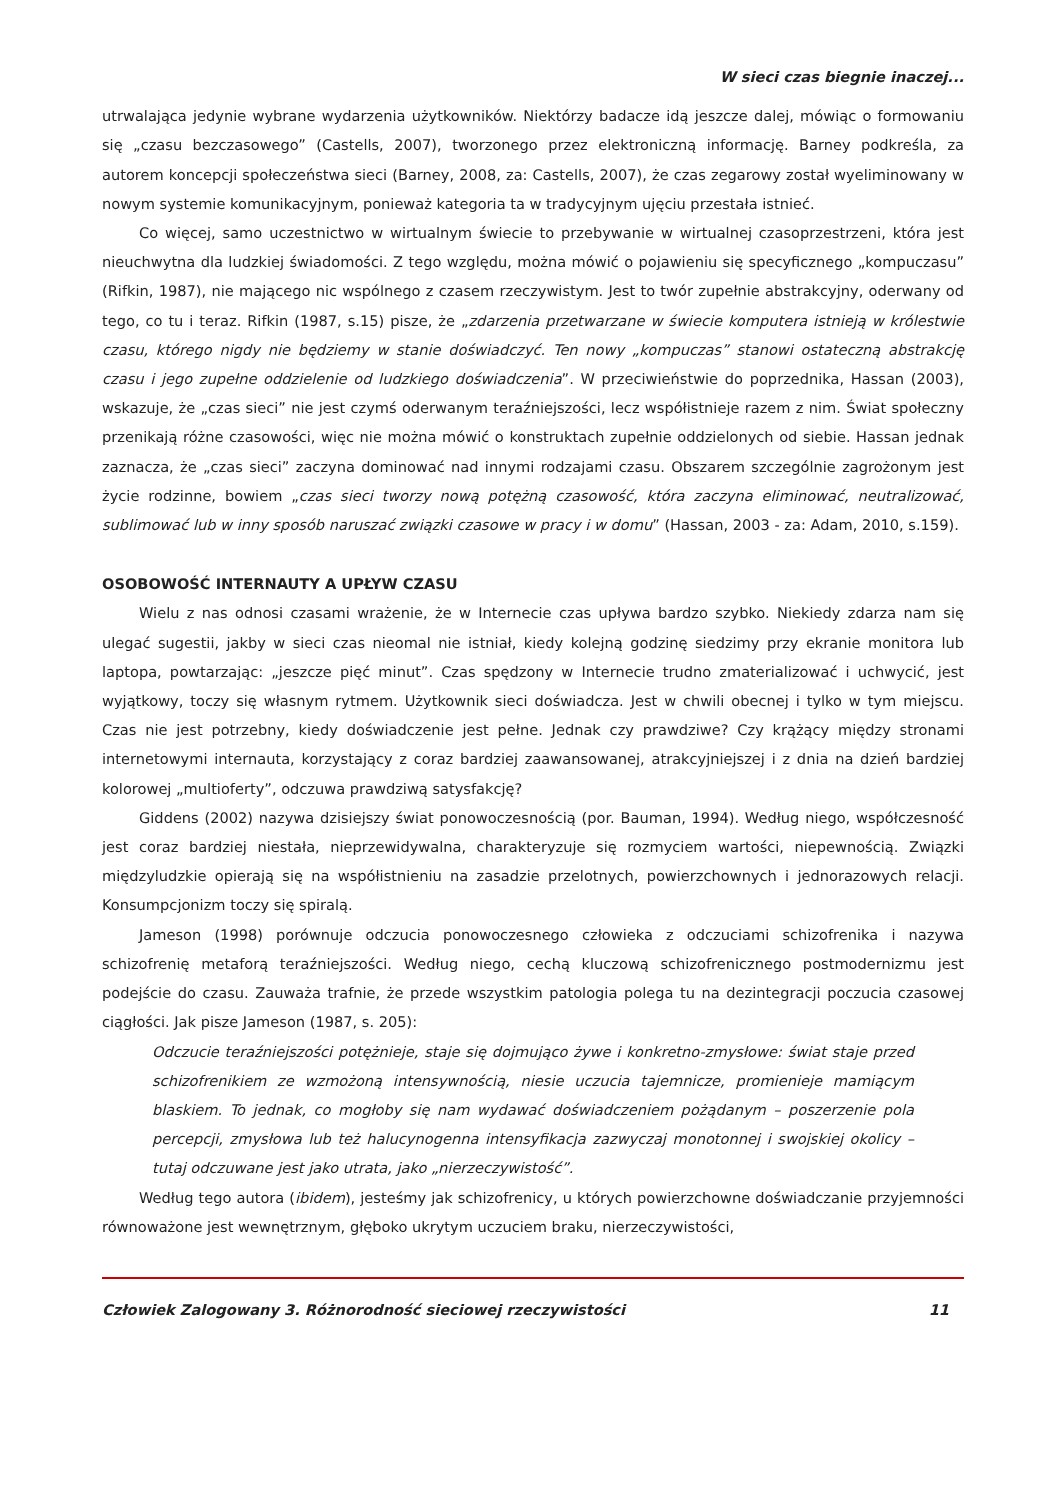W sieci czas biegnie inaczej...
utrwalająca jedynie wybrane wydarzenia użytkowników. Niektórzy badacze idą jeszcze dalej, mówiąc o formowaniu się „czasu bezczasowego” (Castells, 2007), tworzonego przez elektroniczną informację. Barney podkreśla, za autorem koncepcji społeczeństwa sieci (Barney, 2008, za: Castells, 2007), że czas zegarowy został wyeliminowany w nowym systemie komunikacyjnym, ponieważ kategoria ta w tradycyjnym ujęciu przestała istnieć.
Co więcej, samo uczestnictwo w wirtualnym świecie to przebywanie w wirtualnej czasoprzestrzeni, która jest nieuchwytna dla ludzkiej świadomości. Z tego względu, można mówić o pojawieniu się specyficznego „kompuczasu” (Rifkin, 1987), nie mającego nic wspólnego z czasem rzeczywistym. Jest to twór zupełnie abstrakcyjny, oderwany od tego, co tu i teraz. Rifkin (1987, s.15) pisze, że „zdarzenia przetwarzane w świecie komputera istnieją w królestwie czasu, którego nigdy nie będziemy w stanie doświadczyć. Ten nowy „kompuczas” stanowi ostateczną abstrakcję czasu i jego zupełne oddzielenie od ludzkiego doświadczenia”. W przeciwieństwie do poprzednika, Hassan (2003), wskazuje, że „czas sieci” nie jest czymś oderwanym teraźniejszości, lecz współistnieje razem z nim. Świat społeczny przenikają różne czasowości, więc nie można mówić o konstruktach zupełnie oddzielonych od siebie. Hassan jednak zaznacza, że „czas sieci” zaczyna dominować nad innymi rodzajami czasu. Obszarem szczególnie zagrożonym jest życie rodzinne, bowiem „czas sieci tworzy nową potężną czasowość, która zaczyna eliminować, neutralizować, sublimować lub w inny sposób naruszać związki czasowe w pracy i w domu” (Hassan, 2003 - za: Adam, 2010, s.159).
OSOBOWOŚĆ INTERNAUTY A UPŁYW CZASU
Wielu z nas odnosi czasami wrażenie, że w Internecie czas upływa bardzo szybko. Niekiedy zdarza nam się ulegać sugestii, jakby w sieci czas nieomal nie istniał, kiedy kolejną godzinę siedzimy przy ekranie monitora lub laptopa, powtarzając: „jeszcze pięć minut”. Czas spędzony w Internecie trudno zmaterializować i uchwycić, jest wyjątkowy, toczy się własnym rytmem. Użytkownik sieci doświadcza. Jest w chwili obecnej i tylko w tym miejscu. Czas nie jest potrzebny, kiedy doświadczenie jest pełne. Jednak czy prawdziwe? Czy krążący między stronami internetowymi internauta, korzystający z coraz bardziej zaawansowanej, atrakcyjniejszej i z dnia na dzień bardziej kolorowej „multioferty”, odczuwa prawdziwą satysfakcję?
Giddens (2002) nazywa dzisiejszy świat ponowoczesnością (por. Bauman, 1994). Według niego, współczesność jest coraz bardziej niestała, nieprzewidywalna, charakteryzuje się rozmyciem wartości, niepewnością. Związki międzyludzkie opierają się na współistnieniu na zasadzie przelotnych, powierzchownych i jednorazowych relacji. Konsumpcjonizm toczy się spiralą.
Jameson (1998) porównuje odczucia ponowoczesnego człowieka z odczuciami schizofrenika i nazywa schizofrenię metaforą teraźniejszości. Według niego, cechą kluczową schizofrenicznego postmodernizmu jest podejście do czasu. Zauważa trafnie, że przede wszystkim patologia polega tu na dezintegracji poczucia czasowej ciągłości. Jak pisze Jameson (1987, s. 205):
Odczucie teraźniejszości potężnieje, staje się dojmująco żywe i konkretno-zmysłowe: świat staje przed schizofrenikiem ze wzmożoną intensywnością, niesie uczucia tajemnicze, promienieje mamiącym blaskiem. To jednak, co mogłoby się nam wydawać doświadczeniem pożądanym – poszerzenie pola percepcji, zmysłowa lub też halucynogenna intensyfikacja zazwyczaj monotonnej i swojskiej okolicy – tutaj odczuwane jest jako utrata, jako „nierzeczywistość”.
Według tego autora (ibidem), jesteśmy jak schizofrenicy, u których powierzchowne doświadczanie przyjemności równoważone jest wewnętrznym, głęboko ukrytym uczuciem braku, nierzeczywistości,
Człowiek Zalogowany 3. Różnorodność sieciowej rzeczywistości 11